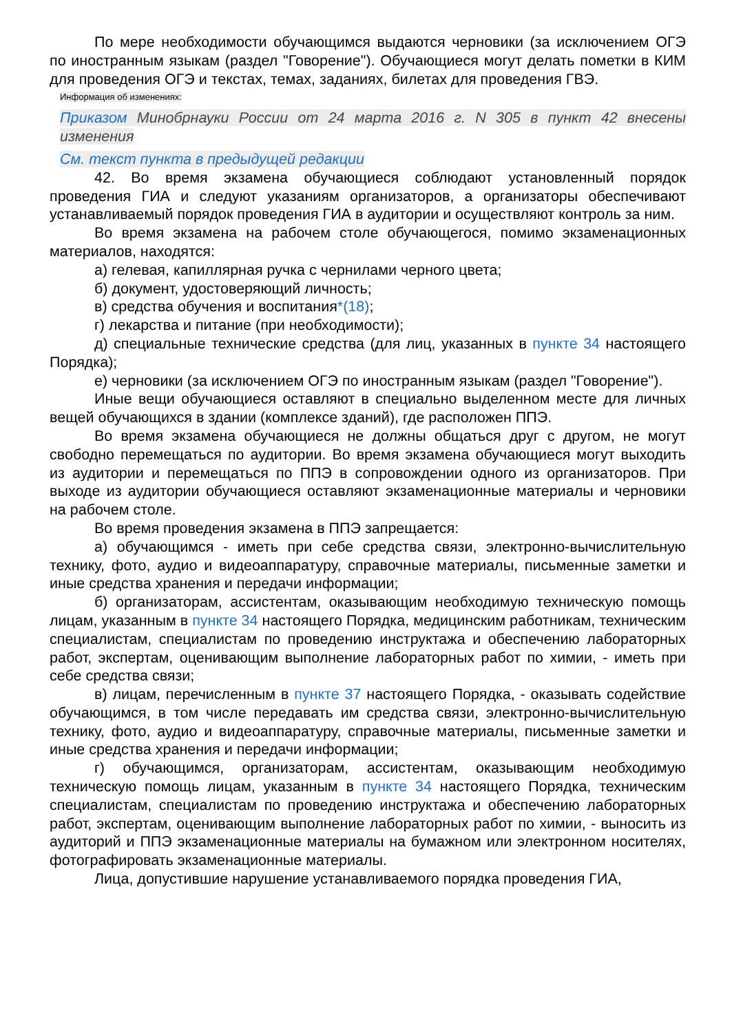По мере необходимости обучающимся выдаются черновики (за исключением ОГЭ по иностранным языкам (раздел "Говорение"). Обучающиеся могут делать пометки в КИМ для проведения ОГЭ и текстах, темах, заданиях, билетах для проведения ГВЭ.
Информация об изменениях:
Приказом Минобрнауки России от 24 марта 2016 г. N 305 в пункт 42 внесены изменения
См. текст пункта в предыдущей редакции
42. Во время экзамена обучающиеся соблюдают установленный порядок проведения ГИА и следуют указаниям организаторов, а организаторы обеспечивают устанавливаемый порядок проведения ГИА в аудитории и осуществляют контроль за ним.
Во время экзамена на рабочем столе обучающегося, помимо экзаменационных материалов, находятся:
а) гелевая, капиллярная ручка с чернилами черного цвета;
б) документ, удостоверяющий личность;
в) средства обучения и воспитания*(18);
г) лекарства и питание (при необходимости);
д) специальные технические средства (для лиц, указанных в пункте 34 настоящего Порядка);
е) черновики (за исключением ОГЭ по иностранным языкам (раздел "Говорение").
Иные вещи обучающиеся оставляют в специально выделенном месте для личных вещей обучающихся в здании (комплексе зданий), где расположен ППЭ.
Во время экзамена обучающиеся не должны общаться друг с другом, не могут свободно перемещаться по аудитории. Во время экзамена обучающиеся могут выходить из аудитории и перемещаться по ППЭ в сопровождении одного из организаторов. При выходе из аудитории обучающиеся оставляют экзаменационные материалы и черновики на рабочем столе.
Во время проведения экзамена в ППЭ запрещается:
а) обучающимся - иметь при себе средства связи, электронно-вычислительную технику, фото, аудио и видеоаппаратуру, справочные материалы, письменные заметки и иные средства хранения и передачи информации;
б) организаторам, ассистентам, оказывающим необходимую техническую помощь лицам, указанным в пункте 34 настоящего Порядка, медицинским работникам, техническим специалистам, специалистам по проведению инструктажа и обеспечению лабораторных работ, экспертам, оценивающим выполнение лабораторных работ по химии, - иметь при себе средства связи;
в) лицам, перечисленным в пункте 37 настоящего Порядка, - оказывать содействие обучающимся, в том числе передавать им средства связи, электронно-вычислительную технику, фото, аудио и видеоаппаратуру, справочные материалы, письменные заметки и иные средства хранения и передачи информации;
г) обучающимся, организаторам, ассистентам, оказывающим необходимую техническую помощь лицам, указанным в пункте 34 настоящего Порядка, техническим специалистам, специалистам по проведению инструктажа и обеспечению лабораторных работ, экспертам, оценивающим выполнение лабораторных работ по химии, - выносить из аудиторий и ППЭ экзаменационные материалы на бумажном или электронном носителях, фотографировать экзаменационные материалы.
Лица, допустившие нарушение устанавливаемого порядка проведения ГИА,